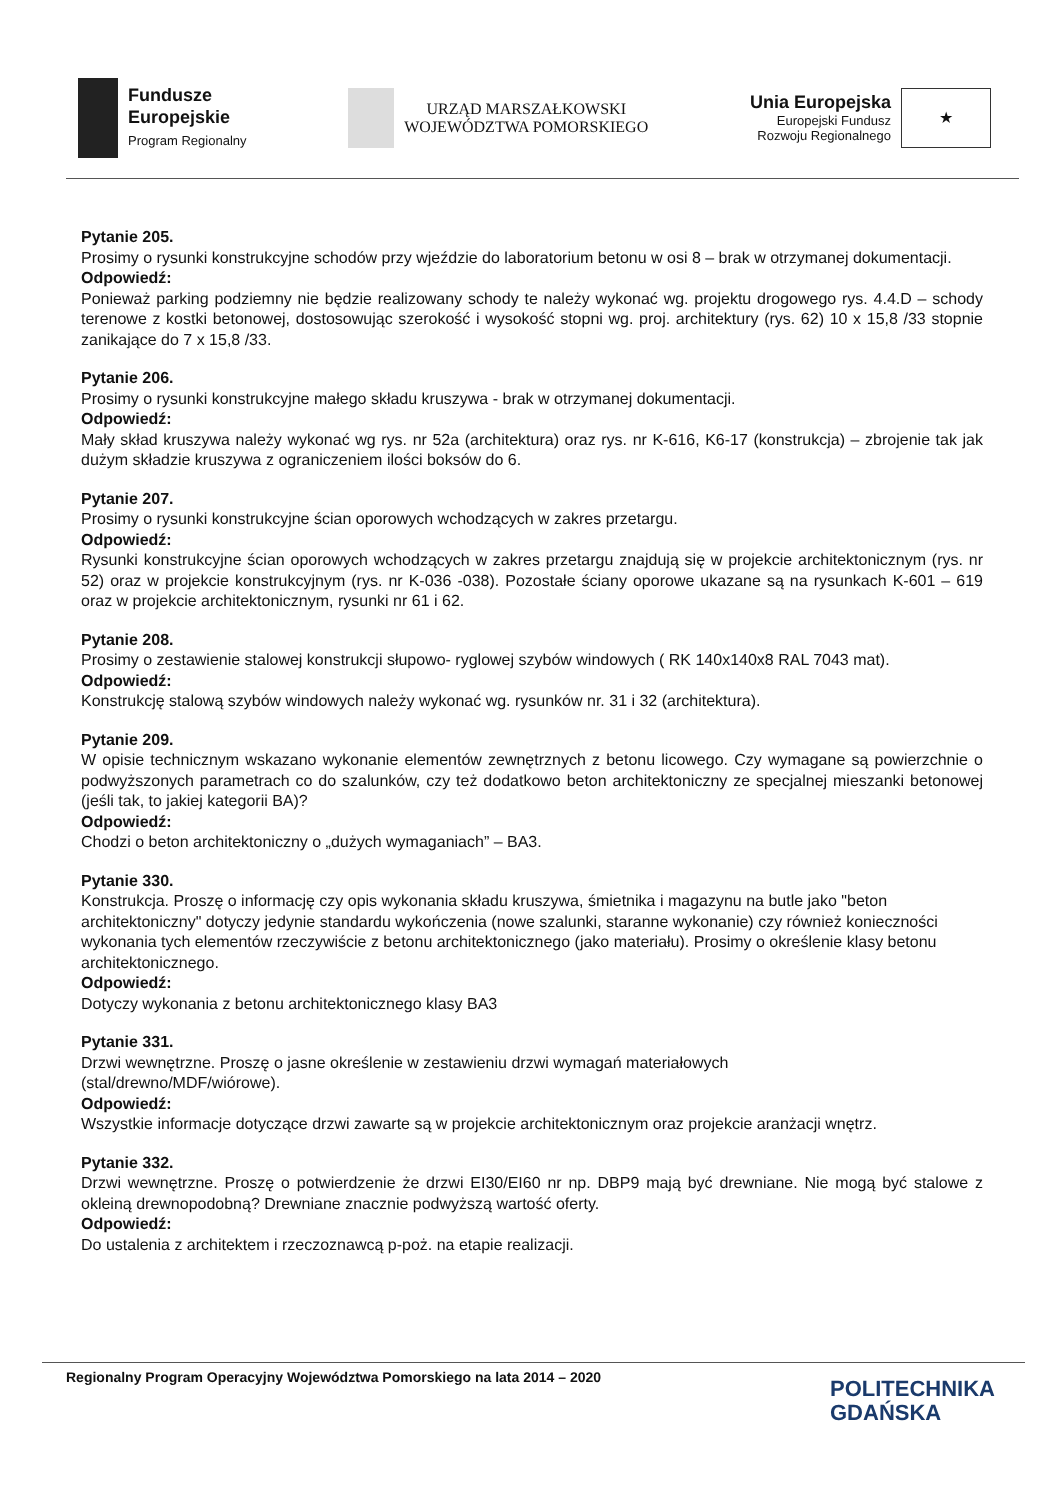Fundusze
Europejskie
Program Regionalny
URZĄD MARSZAŁKOWSKI
WOJEWÓDZTWA POMORSKIEGO
Unia Europejska
Europejski Fundusz
Rozwoju Regionalnego
★
Pytanie 205.
Prosimy o rysunki konstrukcyjne schodów przy wjeździe do laboratorium betonu w osi 8 – brak w otrzymanej dokumentacji.
Odpowiedź:
Ponieważ parking podziemny nie będzie realizowany schody te należy wykonać wg. projektu drogowego rys. 4.4.D – schody terenowe z kostki betonowej, dostosowując szerokość i wysokość stopni wg. proj. architektury (rys. 62) 10 x 15,8 /33 stopnie zanikające do 7 x 15,8 /33.
Pytanie 206.
Prosimy o rysunki konstrukcyjne małego składu kruszywa - brak w otrzymanej dokumentacji.
Odpowiedź:
Mały skład kruszywa należy wykonać wg rys. nr 52a (architektura) oraz rys. nr K-616, K6-17 (konstrukcja) – zbrojenie tak jak dużym składzie kruszywa z ograniczeniem ilości boksów do 6.
Pytanie 207.
Prosimy o rysunki konstrukcyjne ścian oporowych wchodzących w zakres przetargu.
Odpowiedź:
Rysunki konstrukcyjne ścian oporowych wchodzących w zakres przetargu znajdują się w projekcie architektonicznym (rys. nr 52) oraz w projekcie konstrukcyjnym (rys. nr K-036 -038). Pozostałe ściany oporowe ukazane są na rysunkach K-601 – 619 oraz w projekcie architektonicznym, rysunki nr 61 i 62.
Pytanie 208.
Prosimy o zestawienie stalowej konstrukcji słupowo- ryglowej szybów windowych ( RK 140x140x8 RAL 7043 mat).
Odpowiedź:
Konstrukcję stalową szybów windowych należy wykonać wg. rysunków nr. 31 i 32 (architektura).
Pytanie 209.
W opisie technicznym wskazano wykonanie elementów zewnętrznych z betonu licowego. Czy wymagane są powierzchnie o podwyższonych parametrach co do szalunków, czy też dodatkowo beton architektoniczny ze specjalnej mieszanki betonowej (jeśli tak, to jakiej kategorii BA)?
Odpowiedź:
Chodzi o beton architektoniczny o „dużych wymaganiach” – BA3.
Pytanie 330.
Konstrukcja. Proszę o informację czy opis wykonania składu kruszywa, śmietnika i magazynu na butle jako "beton architektoniczny" dotyczy jedynie standardu wykończenia (nowe szalunki, staranne wykonanie) czy również konieczności wykonania tych elementów rzeczywiście z betonu architektonicznego (jako materiału). Prosimy o określenie klasy betonu architektonicznego.
Odpowiedź:
Dotyczy wykonania z betonu architektonicznego klasy BA3
Pytanie 331.
Drzwi wewnętrzne. Proszę o jasne określenie w zestawieniu drzwi wymagań materiałowych
(stal/drewno/MDF/wiórowe).
Odpowiedź:
Wszystkie informacje dotyczące drzwi zawarte są w projekcie architektonicznym oraz projekcie aranżacji wnętrz.
Pytanie 332.
Drzwi wewnętrzne. Proszę o potwierdzenie że drzwi EI30/EI60 nr np. DBP9 mają być drewniane. Nie mogą być stalowe z okleiną drewnopodobną? Drewniane znacznie podwyższą wartość oferty.
Odpowiedź:
Do ustalenia z architektem i rzeczoznawcą p-poż. na etapie realizacji.
Regionalny Program Operacyjny Województwa Pomorskiego na lata 2014 – 2020
POLITECHNIKA
GDAŃSKA